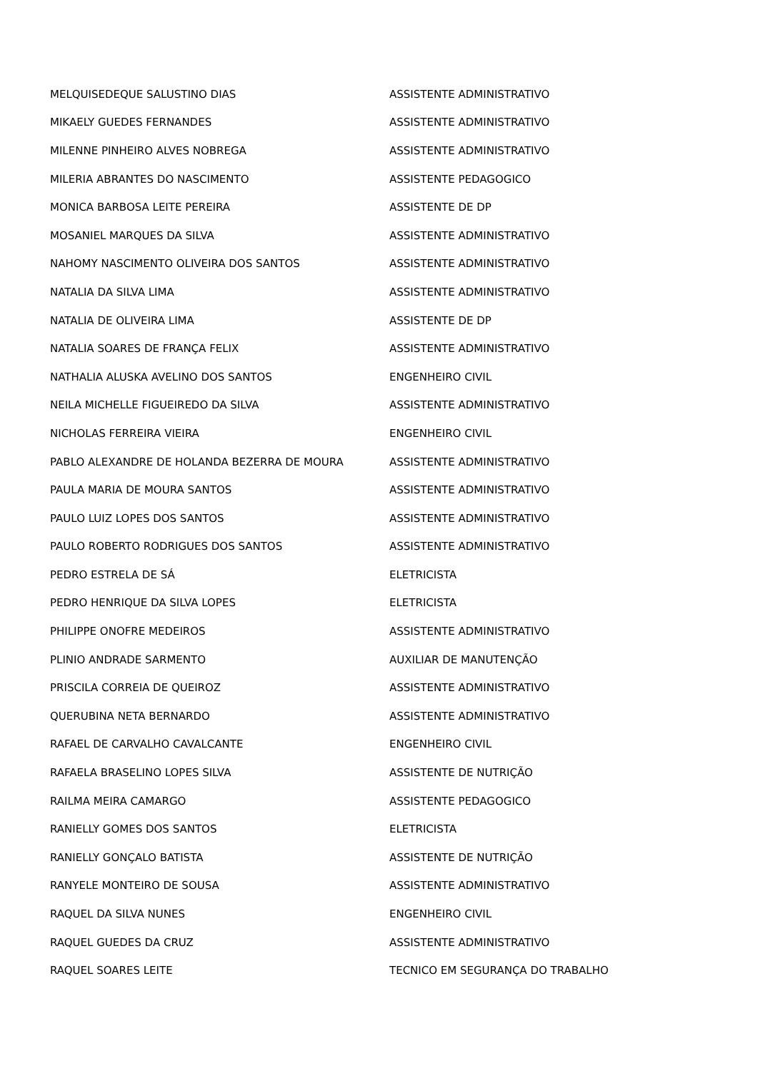| MELQUISEDEQUE SALUSTINO DIAS | ASSISTENTE ADMINISTRATIVO |
| MIKAELY GUEDES FERNANDES | ASSISTENTE ADMINISTRATIVO |
| MILENNE PINHEIRO ALVES NOBREGA | ASSISTENTE ADMINISTRATIVO |
| MILERIA ABRANTES DO NASCIMENTO | ASSISTENTE PEDAGOGICO |
| MONICA BARBOSA LEITE PEREIRA | ASSISTENTE DE DP |
| MOSANIEL MARQUES DA SILVA | ASSISTENTE ADMINISTRATIVO |
| NAHOMY NASCIMENTO OLIVEIRA DOS SANTOS | ASSISTENTE ADMINISTRATIVO |
| NATALIA DA SILVA LIMA | ASSISTENTE ADMINISTRATIVO |
| NATALIA DE OLIVEIRA LIMA | ASSISTENTE DE DP |
| NATALIA SOARES DE FRANÇA FELIX | ASSISTENTE ADMINISTRATIVO |
| NATHALIA ALUSKA AVELINO DOS SANTOS | ENGENHEIRO CIVIL |
| NEILA MICHELLE FIGUEIREDO DA SILVA | ASSISTENTE ADMINISTRATIVO |
| NICHOLAS FERREIRA VIEIRA | ENGENHEIRO CIVIL |
| PABLO ALEXANDRE DE HOLANDA BEZERRA DE MOURA | ASSISTENTE ADMINISTRATIVO |
| PAULA MARIA DE MOURA SANTOS | ASSISTENTE ADMINISTRATIVO |
| PAULO LUIZ LOPES DOS SANTOS | ASSISTENTE ADMINISTRATIVO |
| PAULO ROBERTO RODRIGUES DOS SANTOS | ASSISTENTE ADMINISTRATIVO |
| PEDRO ESTRELA DE SÁ | ELETRICISTA |
| PEDRO HENRIQUE DA SILVA LOPES | ELETRICISTA |
| PHILIPPE ONOFRE MEDEIROS | ASSISTENTE ADMINISTRATIVO |
| PLINIO ANDRADE SARMENTO | AUXILIAR DE MANUTENÇÃO |
| PRISCILA CORREIA DE QUEIROZ | ASSISTENTE ADMINISTRATIVO |
| QUERUBINA NETA BERNARDO | ASSISTENTE ADMINISTRATIVO |
| RAFAEL DE CARVALHO CAVALCANTE | ENGENHEIRO CIVIL |
| RAFAELA BRASELINO LOPES SILVA | ASSISTENTE DE NUTRIÇÃO |
| RAILMA MEIRA CAMARGO | ASSISTENTE PEDAGOGICO |
| RANIELLY GOMES DOS SANTOS | ELETRICISTA |
| RANIELLY GONÇALO BATISTA | ASSISTENTE DE NUTRIÇÃO |
| RANYELE MONTEIRO DE SOUSA | ASSISTENTE ADMINISTRATIVO |
| RAQUEL DA SILVA NUNES | ENGENHEIRO CIVIL |
| RAQUEL GUEDES DA CRUZ | ASSISTENTE ADMINISTRATIVO |
| RAQUEL SOARES LEITE | TECNICO EM SEGURANÇA DO TRABALHO |